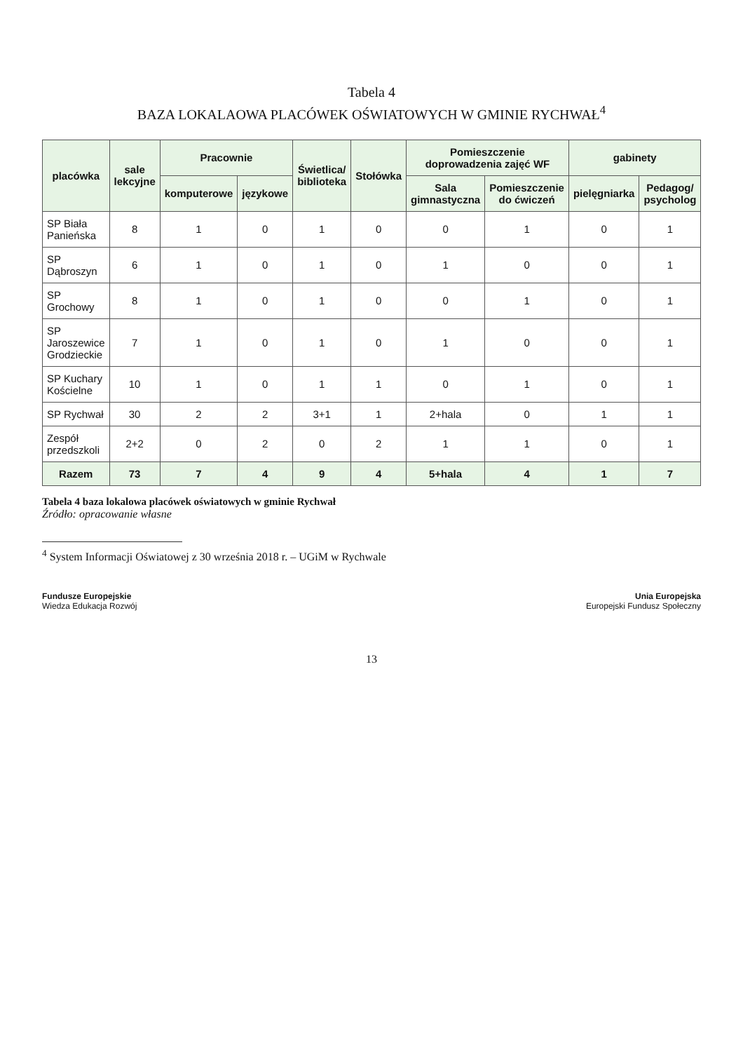Tabela 4
BAZA LOKALAOWA PLACÓWEK OŚWIATOWYCH W GMINIE RYCHWAŁ<sup>4</sup>
| placówka | sale lekcyjne | Pracownie | | Świetlica/ biblioteka | Stołówka | Pomieszczenie doprowadzenia zajęć WF | | gabinety | |
| --- | --- | --- | --- | --- | --- | --- | --- | --- | --- |
| | | komputerowe | językowe | | | Sala gimnastyczna | Pomieszczenie do ćwiczeń | pielęgniarka | Pedagog/ psycholog |
| SP Biała Panieńska | 8 | 1 | 0 | 1 | 0 | 0 | 1 | 0 | 1 |
| SP Dąbroszyn | 6 | 1 | 0 | 1 | 0 | 1 | 0 | 0 | 1 |
| SP Grochowy | 8 | 1 | 0 | 1 | 0 | 0 | 1 | 0 | 1 |
| SP Jaroszewice Grodzieckie | 7 | 1 | 0 | 1 | 0 | 1 | 0 | 0 | 1 |
| SP Kuchary Kościelne | 10 | 1 | 0 | 1 | 1 | 0 | 1 | 0 | 1 |
| SP Rychwał | 30 | 2 | 2 | 3+1 | 1 | 2+hala | 0 | 1 | 1 |
| Zespół przedszkoli | 2+2 | 0 | 2 | 0 | 2 | 1 | 1 | 0 | 1 |
| Razem | 73 | 7 | 4 | 9 | 4 | 5+hala | 4 | 1 | 7 |
Tabela 4 baza lokalowa placówek oświatowych w gminie Rychwał
Źródło: opracowanie własne
<sup>4</sup> System Informacji Oświatowej z 30 września 2018 r. – UGiM w Rychwale
Fundusze Europejskie
Wiedza Edukacja Rozwój
Unia Europejska
Europejski Fundusz Społeczny
13